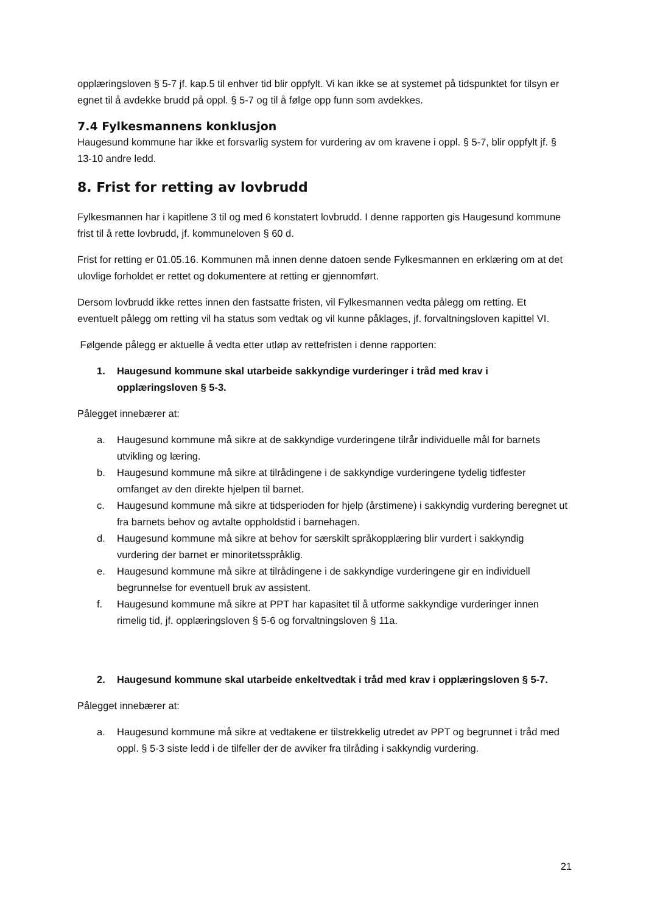opplæringsloven § 5-7 jf. kap.5 til enhver tid blir oppfylt. Vi kan ikke se at systemet på tidspunktet for tilsyn er egnet til å avdekke brudd på oppl. § 5-7 og til å følge opp funn som avdekkes.
7.4 Fylkesmannens konklusjon
Haugesund kommune har ikke et forsvarlig system for vurdering av om kravene i oppl. § 5-7, blir oppfylt jf. § 13-10 andre ledd.
8. Frist for retting av lovbrudd
Fylkesmannen har i kapitlene 3 til og med 6 konstatert lovbrudd. I denne rapporten gis Haugesund kommune frist til å rette lovbrudd, jf. kommuneloven § 60 d.
Frist for retting er 01.05.16. Kommunen må innen denne datoen sende Fylkesmannen en erklæring om at det ulovlige forholdet er rettet og dokumentere at retting er gjennomført.
Dersom lovbrudd ikke rettes innen den fastsatte fristen, vil Fylkesmannen vedta pålegg om retting. Et eventuelt pålegg om retting vil ha status som vedtak og vil kunne påklages, jf. forvaltningsloven kapittel VI.
Følgende pålegg er aktuelle å vedta etter utløp av rettefristen i denne rapporten:
1. Haugesund kommune skal utarbeide sakkyndige vurderinger i tråd med krav i opplæringsloven § 5-3.
Pålegget innebærer at:
a. Haugesund kommune må sikre at de sakkyndige vurderingene tilrår individuelle mål for barnets utvikling og læring.
b. Haugesund kommune må sikre at tilrådingene i de sakkyndige vurderingene tydelig tidfester omfanget av den direkte hjelpen til barnet.
c. Haugesund kommune må sikre at tidsperioden for hjelp (årstimene) i sakkyndig vurdering beregnet ut fra barnets behov og avtalte oppholdstid i barnehagen.
d. Haugesund kommune må sikre at behov for særskilt språkopplæring blir vurdert i sakkyndig vurdering der barnet er minoritetsspråklig.
e. Haugesund kommune må sikre at tilrådingene i de sakkyndige vurderingene gir en individuell begrunnelse for eventuell bruk av assistent.
f. Haugesund kommune må sikre at PPT har kapasitet til å utforme sakkyndige vurderinger innen rimelig tid, jf. opplæringsloven § 5-6 og forvaltningsloven § 11a.
2. Haugesund kommune skal utarbeide enkeltvedtak i tråd med krav i opplæringsloven § 5-7.
Pålegget innebærer at:
a. Haugesund kommune må sikre at vedtakene er tilstrekkelig utredet av PPT og begrunnet i tråd med oppl. § 5-3 siste ledd i de tilfeller der de avviker fra tilråding i sakkyndig vurdering.
21